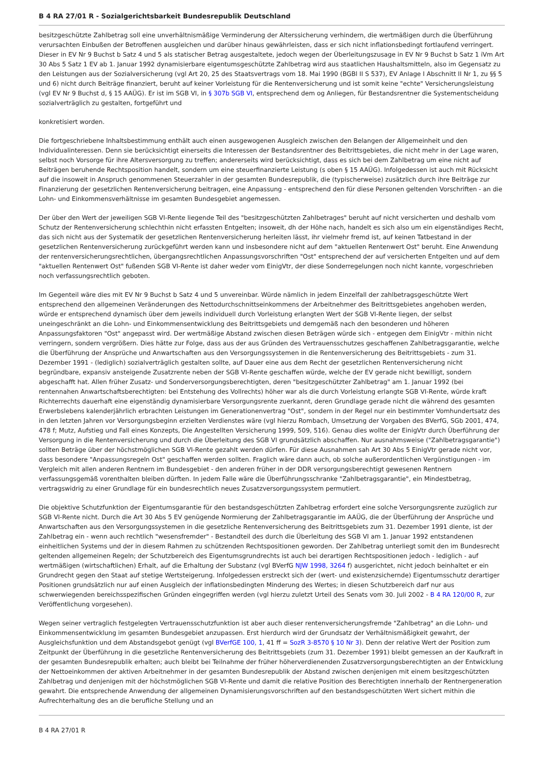B 4 RA 27/01 R - Sozialgerichtsbarkeit Bundesrepublik Deutschland
besitzgeschützte Zahlbetrag soll eine unverhältnismäßige Verminderung der Alterssicherung verhindern, die wertmäßigen durch die Überführung verursachten Einbußen der Betroffenen ausgleichen und darüber hinaus gewährleisten, dass er sich nicht inflationsbedingt fortlaufend verringert. Dieser in EV Nr 9 Buchst b Satz 4 und 5 als statischer Betrag ausgestaltete, jedoch wegen der Überleitungszusage in EV Nr 9 Buchst b Satz 1 iVm Art 30 Abs 5 Satz 1 EV ab 1. Januar 1992 dynamisierbare eigentumsgeschützte Zahlbetrag wird aus staatlichen Haushaltsmitteln, also im Gegensatz zu den Leistungen aus der Sozialversicherung (vgl Art 20, 25 des Staatsvertrags vom 18. Mai 1990 (BGBl II S 537), EV Anlage I Abschnitt II Nr 1, zu §§ 5 und 6) nicht durch Beiträge finanziert, beruht auf keiner Vorleistung für die Rentenversicherung und ist somit keine "echte" Versicherungsleistung (vgl EV Nr 9 Buchst d, § 15 AAÜG). Er ist im SGB VI, in § 307b SGB VI, entsprechend dem og Anliegen, für Bestandsrentner die Systementscheidung sozialverträglich zu gestalten, fortgeführt und
konkretisiert worden.
Die fortgeschriebene Inhaltsbestimmung enthält auch einen ausgewogenen Ausgleich zwischen den Belangen der Allgemeinheit und den Individualinteressen. Denn sie berücksichtigt einerseits die Interessen der Bestandsrentner des Beitrittsgebietes, die nicht mehr in der Lage waren, selbst noch Vorsorge für ihre Altersversorgung zu treffen; andererseits wird berücksichtigt, dass es sich bei dem Zahlbetrag um eine nicht auf Beiträgen beruhende Rechtsposition handelt, sondern um eine steuerfinanzierte Leistung (s oben § 15 AAÜG). Infolgedessen ist auch mit Rücksicht auf die insoweit in Anspruch genommenen Steuerzahler in der gesamten Bundesrepublik, die (typischerweise) zusätzlich durch ihre Beiträge zur Finanzierung der gesetzlichen Rentenversicherung beitragen, eine Anpassung - entsprechend den für diese Personen geltenden Vorschriften - an die Lohn- und Einkommensverhältnisse im gesamten Bundesgebiet angemessen.
Der über den Wert der jeweiligen SGB VI-Rente liegende Teil des "besitzgeschützten Zahlbetrages" beruht auf nicht versicherten und deshalb vom Schutz der Rentenversicherung schlechthin nicht erfassten Entgelten; insoweit, dh der Höhe nach, handelt es sich also um ein eigenständiges Recht, das sich nicht aus der Systematik der gesetzlichen Rentenversicherung herleiten lässt, ihr vielmehr fremd ist, auf keinen Tatbestand in der gesetzlichen Rentenversicherung zurückgeführt werden kann und insbesondere nicht auf dem "aktuellen Rentenwert Ost" beruht. Eine Anwendung der rentenversicherungsrechtlichen, übergangsrechtlichen Anpassungsvorschriften "Ost" entsprechend der auf versicherten Entgelten und auf dem "aktuellen Rentenwert Ost" fußenden SGB VI-Rente ist daher weder vom EinigVtr, der diese Sonderregelungen noch nicht kannte, vorgeschrieben noch verfassungsrechtlich geboten.
Im Gegenteil wäre dies mit EV Nr 9 Buchst b Satz 4 und 5 unvereinbar. Würde nämlich in jedem Einzelfall der zahlbetragsgeschützte Wert entsprechend den allgemeinen Veränderungen des Nettodurchschnittseinkommens der Arbeitnehmer des Beitrittsgebietes angehoben werden, würde er entsprechend dynamisch über dem jeweils individuell durch Vorleistung erlangten Wert der SGB VI-Rente liegen, der selbst uneingeschränkt an die Lohn- und Einkommensentwicklung des Beitrittsgebiets und demgemäß nach den besonderen und höheren Anpassungsfaktoren "Ost" angepasst wird. Der wertmäßige Abstand zwischen diesen Beträgen würde sich - entgegen dem EinigVtr - mithin nicht verringern, sondern vergrößern. Dies hätte zur Folge, dass aus der aus Gründen des Vertrauensschutzes geschaffenen Zahlbetragsgarantie, welche die Überführung der Ansprüche und Anwartschaften aus den Versorgungssystemen in die Rentenversicherung des Beitrittsgebiets - zum 31. Dezember 1991 - (lediglich) sozialverträglich gestalten sollte, auf Dauer eine aus dem Recht der gesetzlichen Rentenversicherung nicht begründbare, expansiv ansteigende Zusatzrente neben der SGB VI-Rente geschaffen würde, welche der EV gerade nicht bewilligt, sondern abgeschafft hat. Allen früher Zusatz- und Sonderversorgungsberechtigten, deren "besitzgeschützter Zahlbetrag" am 1. Januar 1992 (bei rentennahen Anwartschaftsberechtigten: bei Entstehung des Vollrechts) höher war als die durch Vorleistung erlangte SGB VI-Rente, würde kraft Richterrechts dauerhaft eine eigenständig dynamisierbare Versorgungsrente zuerkannt, deren Grundlage gerade nicht die während des gesamten Erwerbslebens kalenderjährlich erbrachten Leistungen im Generationenvertrag "Ost", sondern in der Regel nur ein bestimmter Vomhundertsatz des in den letzten Jahren vor Versorgungsbeginn erzielten Verdienstes wäre (vgl hierzu Rombach, Umsetzung der Vorgaben des BVerfG, SGb 2001, 474, 478 f; Mutz, Aufstieg und Fall eines Konzepts, Die Angestellten Versicherung 1999, 509, 516). Genau dies wollte der EinigVtr durch Überführung der Versorgung in die Rentenversicherung und durch die Überleitung des SGB VI grundsätzlich abschaffen. Nur ausnahmsweise ("Zahlbetragsgarantie") sollten Beträge über der höchstmöglichen SGB VI-Rente gezahlt werden dürfen. Für diese Ausnahmen sah Art 30 Abs 5 EinigVtr gerade nicht vor, dass besondere "Anpassungsregeln Ost" geschaffen werden sollten. Fraglich wäre dann auch, ob solche außerordentlichen Vergünstigungen - im Vergleich mit allen anderen Rentnern im Bundesgebiet - den anderen früher in der DDR versorgungsberechtigt gewesenen Rentnern verfassungsgemäß vorenthalten bleiben dürften. In jedem Falle wäre die Überführungsschranke "Zahlbetragsgarantie", ein Mindestbetrag, vertragswidrig zu einer Grundlage für ein bundesrechtlich neues Zusatzversorgungssystem permutiert.
Die objektive Schutzfunktion der Eigentumsgarantie für den bestandsgeschützten Zahlbetrag erfordert eine solche Versorgungsrente zuzüglich zur SGB VI-Rente nicht. Durch die Art 30 Abs 5 EV genügende Normierung der Zahlbetragsgarantie im AAÜG, die der Überführung der Ansprüche und Anwartschaften aus den Versorgungssystemen in die gesetzliche Rentenversicherung des Beitrittsgebiets zum 31. Dezember 1991 diente, ist der Zahlbetrag ein - wenn auch rechtlich "wesensfremder" - Bestandteil des durch die Überleitung des SGB VI am 1. Januar 1992 entstandenen einheitlichen Systems und der in diesem Rahmen zu schützenden Rechtspositionen geworden. Der Zahlbetrag unterliegt somit den im Bundesrecht geltenden allgemeinen Regeln; der Schutzbereich des Eigentumsgrundrechts ist auch bei derartigen Rechtspositionen jedoch - lediglich - auf wertmäßigen (wirtschaftlichen) Erhalt, auf die Erhaltung der Substanz (vgl BVerfG NJW 1998, 3264 f) ausgerichtet, nicht jedoch beinhaltet er ein Grundrecht gegen den Staat auf stetige Wertsteigerung. Infolgedessen erstreckt sich der (wert- und existenzsichernde) Eigentumsschutz derartiger Positionen grundsätzlich nur auf einen Ausgleich der inflationsbedingten Minderung des Wertes; in diesen Schutzbereich darf nur aus schwerwiegenden bereichsspezifischen Gründen eingegriffen werden (vgl hierzu zuletzt Urteil des Senats vom 30. Juli 2002 - B 4 RA 120/00 R, zur Veröffentlichung vorgesehen).
Wegen seiner vertraglich festgelegten Vertrauensschutzfunktion ist aber auch dieser rentenversicherungsfremde "Zahlbetrag" an die Lohn- und Einkommensentwicklung im gesamten Bundesgebiet anzupassen. Erst hierdurch wird der Grundsatz der Verhältnismäßigkeit gewahrt, der Ausgleichsfunktion und dem Abstandsgebot genügt (vgl BVerfGE 100, 1, 41 ff = SozR 3-8570 § 10 Nr 3). Denn der relative Wert der Position zum Zeitpunkt der Überführung in die gesetzliche Rentenversicherung des Beitrittsgebiets (zum 31. Dezember 1991) bleibt gemessen an der Kaufkraft in der gesamten Bundesrepublik erhalten; auch bleibt bei Teilnahme der früher höherverdienenden Zusatzversorgungsberechtigten an der Entwicklung der Nettoeinkommen der aktiven Arbeitnehmer in der gesamten Bundesrepublik der Abstand zwischen denjenigen mit einem besitzgeschützten Zahlbetrag und denjenigen mit der höchstmöglichen SGB VI-Rente und damit die relative Position des Berechtigten innerhalb der Rentnergeneration gewahrt. Die entsprechende Anwendung der allgemeinen Dynamisierungsvorschriften auf den bestandsgeschützten Wert sichert mithin die Aufrechterhaltung des an die berufliche Stellung und an
B 4 RA 27/01 R